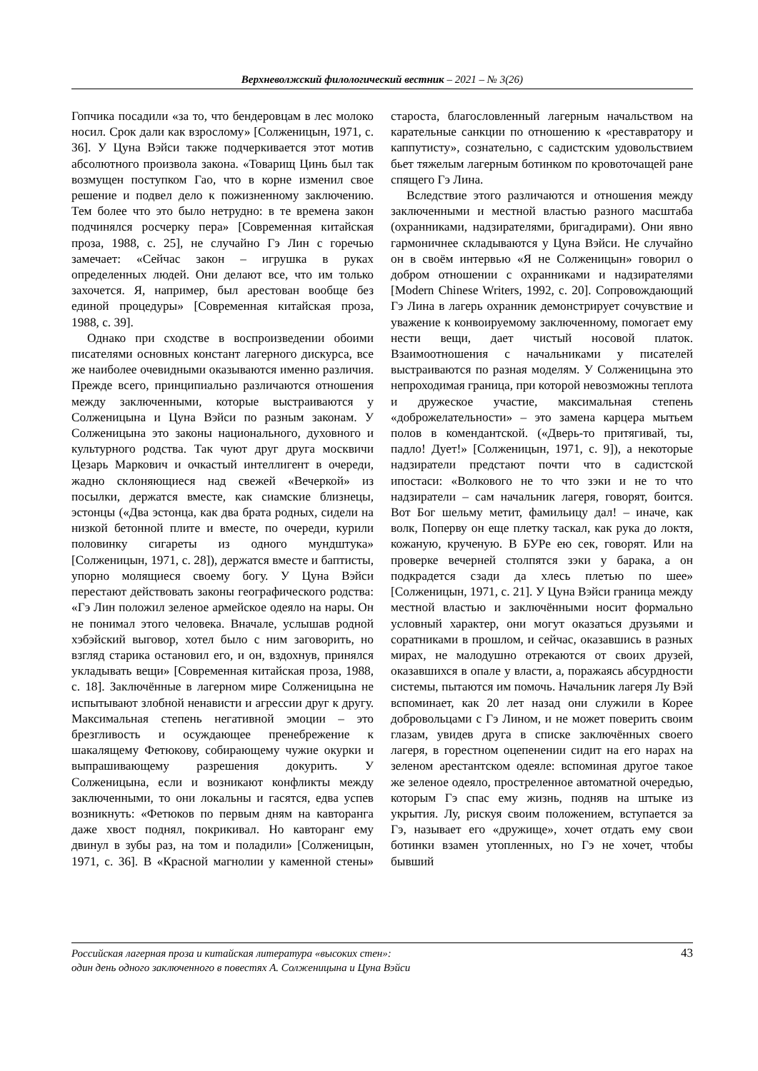Верхневолжский филологический вестник – 2021 – № 3(26)
Гопчика посадили «за то, что бендеровцам в лес молоко носил. Срок дали как взрослому» [Солженицын, 1971, с. 36]. У Цуна Вэйси также подчеркивается этот мотив абсолютного произвола закона. «Товарищ Цинь был так возмущен поступком Гао, что в корне изменил свое решение и подвел дело к пожизненному заключению. Тем более что это было нетрудно: в те времена закон подчинялся росчерку пера» [Современная китайская проза, 1988, с. 25], не случайно Гэ Лин с горечью замечает: «Сейчас закон – игрушка в руках определенных людей. Они делают все, что им только захочется. Я, например, был арестован вообще без единой процедуры» [Современная китайская проза, 1988, с. 39].
Однако при сходстве в воспроизведении обоими писателями основных констант лагерного дискурса, все же наиболее очевидными оказываются именно различия. Прежде всего, принципиально различаются отношения между заключенными, которые выстраиваются у Солженицына и Цуна Вэйси по разным законам. У Солженицына это законы национального, духовного и культурного родства. Так чуют друг друга москвичи Цезарь Маркович и очкастый интеллигент в очереди, жадно склоняющиеся над свежей «Вечеркой» из посылки, держатся вместе, как сиамские близнецы, эстонцы («Два эстонца, как два брата родных, сидели на низкой бетонной плите и вместе, по очереди, курили половинку сигареты из одного мундштука» [Солженицын, 1971, с. 28]), держатся вместе и баптисты, упорно молящиеся своему богу. У Цуна Вэйси перестают действовать законы географического родства: «Гэ Лин положил зеленое армейское одеяло на нары. Он не понимал этого человека. Вначале, услышав родной хэбэйский выговор, хотел было с ним заговорить, но взгляд старика остановил его, и он, вздохнув, принялся укладывать вещи» [Современная китайская проза, 1988, с. 18]. Заключённые в лагерном мире Солженицына не испытывают злобной ненависти и агрессии друг к другу. Максимальная степень негативной эмоции – это брезгливость и осуждающее пренебрежение к шакалящему Фетюкову, собирающему чужие окурки и выпрашивающему разрешения докурить. У Солженицына, если и возникают конфликты между заключенными, то они локальны и гасятся, едва успев возникнуть: «Фетюков по первым дням на кавторанга даже хвост поднял, покрикивал. Но кавторанг ему двинул в зубы раз, на том и поладили» [Солженицын, 1971, с. 36]. В «Красной магнолии у каменной стены» староста, благословленный лагерным начальством на карательные санкции по отношению к «реставратору и каппутисту», сознательно, с садистским удовольствием бьет тяжелым лагерным ботинком по кровоточащей ране спящего Гэ Лина.
Вследствие этого различаются и отношения между заключенными и местной властью разного масштаба (охранниками, надзирателями, бригадирами). Они явно гармоничнее складываются у Цуна Вэйси. Не случайно он в своём интервью «Я не Солженицын» говорил о добром отношении с охранниками и надзирателями [Modern Chinese Writers, 1992, с. 20]. Сопровождающий Гэ Лина в лагерь охранник демонстрирует сочувствие и уважение к конвоируемому заключенному, помогает ему нести вещи, дает чистый носовой платок. Взаимоотношения с начальниками у писателей выстраиваются по разная моделям. У Солженицына это непроходимая граница, при которой невозможны теплота и дружеское участие, максимальная степень «доброжелательности» – это замена карцера мытьем полов в комендантской. («Дверь-то притягивай, ты, падло! Дует!» [Солженицын, 1971, с. 9]), а некоторые надзиратели предстают почти что в садистской ипостаси: «Волкового не то что зэки и не то что надзиратели – сам начальник лагеря, говорят, боится. Вот Бог шельму метит, фамильицу дал! – иначе, как волк, Поперву он еще плетку таскал, как рука до локтя, кожаную, крученую. В БУРе ею сек, говорят. Или на проверке вечерней столпятся зэки у барака, а он подкрадется сзади да хлесь плетью по шее» [Солженицын, 1971, с. 21]. У Цуна Вэйси граница между местной властью и заключёнными носит формально условный характер, они могут оказаться друзьями и соратниками в прошлом, и сейчас, оказавшись в разных мирах, не малодушно отрекаются от своих друзей, оказавшихся в опале у власти, а, поражаясь абсурдности системы, пытаются им помочь. Начальник лагеря Лу Вэй вспоминает, как 20 лет назад они служили в Корее добровольцами с Гэ Лином, и не может поверить своим глазам, увидев друга в списке заключённых своего лагеря, в горестном оцепенении сидит на его нарах на зеленом арестантском одеяле: вспоминая другое такое же зеленое одеяло, простреленное автоматной очередью, которым Гэ спас ему жизнь, подняв на штыке из укрытия. Лу, рискуя своим положением, вступается за Гэ, называет его «дружище», хочет отдать ему свои ботинки взамен утопленных, но Гэ не хочет, чтобы бывший
Российская лагерная проза и китайская литература «высоких стен»:
один день одного заключенного в повестях А. Солженицына и Цуна Вэйси
43